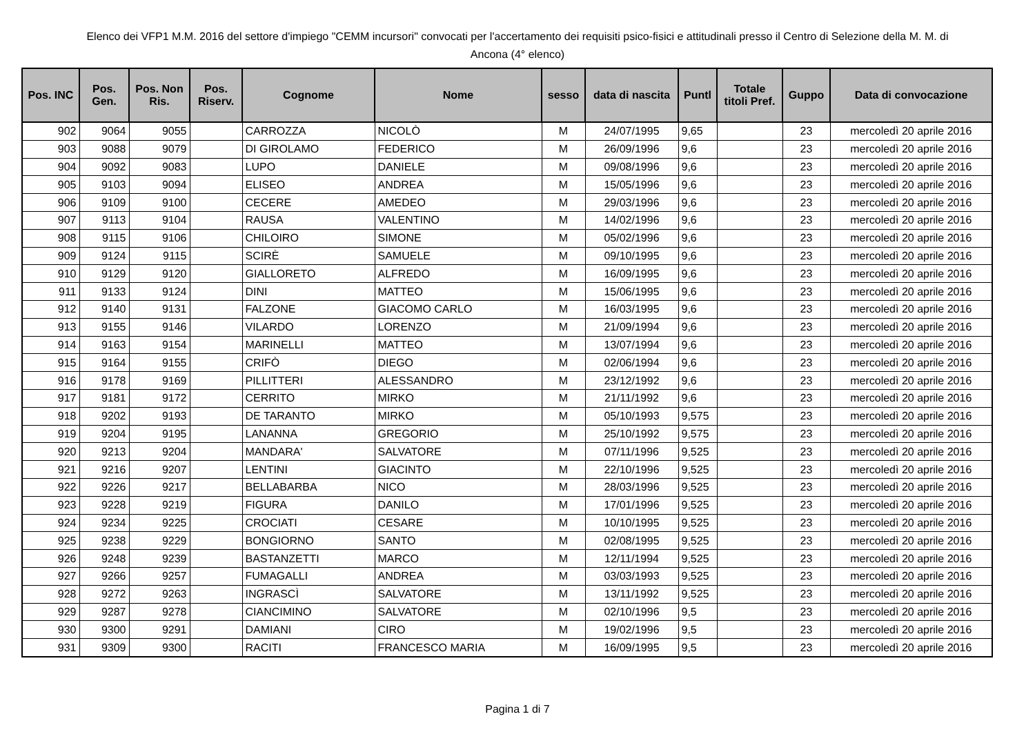Elenco dei VFP1 M.M. 2016 del settore d'impiego "CEMM incursori" convocati per l'accertamento dei requisiti psico-fisici e attitudinali presso il Centro di Selezione della M. M. di
Ancona (4° elenco)
| Pos. INC | Pos. Gen. | Pos. Non Ris. | Pos. Riserv. | Cognome | Nome | sesso | data di nascita | Puntl | Totale titoli Pref. | Guppo | Data di convocazione |
| --- | --- | --- | --- | --- | --- | --- | --- | --- | --- | --- | --- |
| 902 | 9064 | 9055 | | CARROZZA | NICOLÒ | M | 24/07/1995 | 9,65 | | 23 | mercoledì 20 aprile 2016 |
| 903 | 9088 | 9079 | | DI GIROLAMO | FEDERICO | M | 26/09/1996 | 9,6 | | 23 | mercoledì 20 aprile 2016 |
| 904 | 9092 | 9083 | | LUPO | DANIELE | M | 09/08/1996 | 9,6 | | 23 | mercoledì 20 aprile 2016 |
| 905 | 9103 | 9094 | | ELISEO | ANDREA | M | 15/05/1996 | 9,6 | | 23 | mercoledì 20 aprile 2016 |
| 906 | 9109 | 9100 | | CECERE | AMEDEO | M | 29/03/1996 | 9,6 | | 23 | mercoledì 20 aprile 2016 |
| 907 | 9113 | 9104 | | RAUSA | VALENTINO | M | 14/02/1996 | 9,6 | | 23 | mercoledì 20 aprile 2016 |
| 908 | 9115 | 9106 | | CHILOIRO | SIMONE | M | 05/02/1996 | 9,6 | | 23 | mercoledì 20 aprile 2016 |
| 909 | 9124 | 9115 | | SCIRÈ | SAMUELE | M | 09/10/1995 | 9,6 | | 23 | mercoledì 20 aprile 2016 |
| 910 | 9129 | 9120 | | GIALLORETO | ALFREDO | M | 16/09/1995 | 9,6 | | 23 | mercoledì 20 aprile 2016 |
| 911 | 9133 | 9124 | | DINI | MATTEO | M | 15/06/1995 | 9,6 | | 23 | mercoledì 20 aprile 2016 |
| 912 | 9140 | 9131 | | FALZONE | GIACOMO CARLO | M | 16/03/1995 | 9,6 | | 23 | mercoledì 20 aprile 2016 |
| 913 | 9155 | 9146 | | VILARDO | LORENZO | M | 21/09/1994 | 9,6 | | 23 | mercoledì 20 aprile 2016 |
| 914 | 9163 | 9154 | | MARINELLI | MATTEO | M | 13/07/1994 | 9,6 | | 23 | mercoledì 20 aprile 2016 |
| 915 | 9164 | 9155 | | CRIFÒ | DIEGO | M | 02/06/1994 | 9,6 | | 23 | mercoledì 20 aprile 2016 |
| 916 | 9178 | 9169 | | PILLITTERI | ALESSANDRO | M | 23/12/1992 | 9,6 | | 23 | mercoledì 20 aprile 2016 |
| 917 | 9181 | 9172 | | CERRITO | MIRKO | M | 21/11/1992 | 9,6 | | 23 | mercoledì 20 aprile 2016 |
| 918 | 9202 | 9193 | | DE TARANTO | MIRKO | M | 05/10/1993 | 9,575 | | 23 | mercoledì 20 aprile 2016 |
| 919 | 9204 | 9195 | | LANANNA | GREGORIO | M | 25/10/1992 | 9,575 | | 23 | mercoledì 20 aprile 2016 |
| 920 | 9213 | 9204 | | MANDARA' | SALVATORE | M | 07/11/1996 | 9,525 | | 23 | mercoledì 20 aprile 2016 |
| 921 | 9216 | 9207 | | LENTINI | GIACINTO | M | 22/10/1996 | 9,525 | | 23 | mercoledì 20 aprile 2016 |
| 922 | 9226 | 9217 | | BELLABARBA | NICO | M | 28/03/1996 | 9,525 | | 23 | mercoledì 20 aprile 2016 |
| 923 | 9228 | 9219 | | FIGURA | DANILO | M | 17/01/1996 | 9,525 | | 23 | mercoledì 20 aprile 2016 |
| 924 | 9234 | 9225 | | CROCIATI | CESARE | M | 10/10/1995 | 9,525 | | 23 | mercoledì 20 aprile 2016 |
| 925 | 9238 | 9229 | | BONGIORNO | SANTO | M | 02/08/1995 | 9,525 | | 23 | mercoledì 20 aprile 2016 |
| 926 | 9248 | 9239 | | BASTANZETTI | MARCO | M | 12/11/1994 | 9,525 | | 23 | mercoledì 20 aprile 2016 |
| 927 | 9266 | 9257 | | FUMAGALLI | ANDREA | M | 03/03/1993 | 9,525 | | 23 | mercoledì 20 aprile 2016 |
| 928 | 9272 | 9263 | | INGRASCÌ | SALVATORE | M | 13/11/1992 | 9,525 | | 23 | mercoledì 20 aprile 2016 |
| 929 | 9287 | 9278 | | CIANCIMINO | SALVATORE | M | 02/10/1996 | 9,5 | | 23 | mercoledì 20 aprile 2016 |
| 930 | 9300 | 9291 | | DAMIANI | CIRO | M | 19/02/1996 | 9,5 | | 23 | mercoledì 20 aprile 2016 |
| 931 | 9309 | 9300 | | RACITI | FRANCESCO MARIA | M | 16/09/1995 | 9,5 | | 23 | mercoledì 20 aprile 2016 |
Pagina 1 di 7